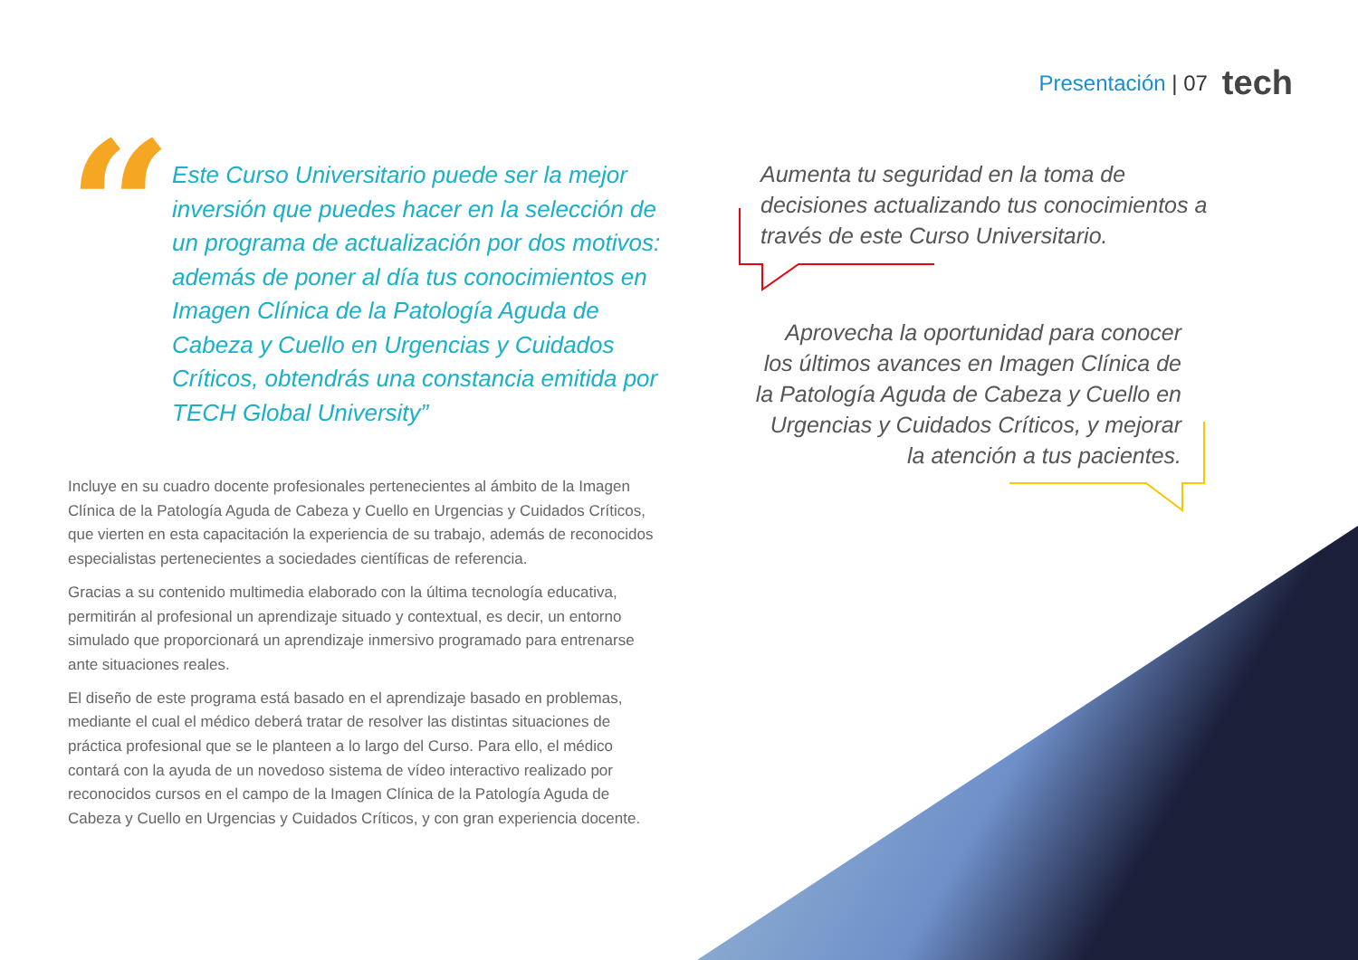Presentación | 07 tech
“
Este Curso Universitario puede ser la mejor inversión que puedes hacer en la selección de un programa de actualización por dos motivos: además de poner al día tus conocimientos en Imagen Clínica de la Patología Aguda de Cabeza y Cuello en Urgencias y Cuidados Críticos, obtendrás una constancia emitida por TECH Global University”
Incluye en su cuadro docente profesionales pertenecientes al ámbito de la Imagen Clínica de la Patología Aguda de Cabeza y Cuello en Urgencias y Cuidados Críticos, que vierten en esta capacitación la experiencia de su trabajo, además de reconocidos especialistas pertenecientes a sociedades científicas de referencia.
Gracias a su contenido multimedia elaborado con la última tecnología educativa, permitirán al profesional un aprendizaje situado y contextual, es decir, un entorno simulado que proporcionará un aprendizaje inmersivo programado para entrenarse ante situaciones reales.
El diseño de este programa está basado en el aprendizaje basado en problemas, mediante el cual el médico deberá tratar de resolver las distintas situaciones de práctica profesional que se le planteen a lo largo del Curso. Para ello, el médico contará con la ayuda de un novedoso sistema de vídeo interactivo realizado por reconocidos cursos en el campo de la Imagen Clínica de la Patología Aguda de Cabeza y Cuello en Urgencias y Cuidados Críticos, y con gran experiencia docente.
Aumenta tu seguridad en la toma de decisiones actualizando tus conocimientos a través de este Curso Universitario.
Aprovecha la oportunidad para conocer los últimos avances en Imagen Clínica de la Patología Aguda de Cabeza y Cuello en Urgencias y Cuidados Críticos, y mejorar la atención a tus pacientes.